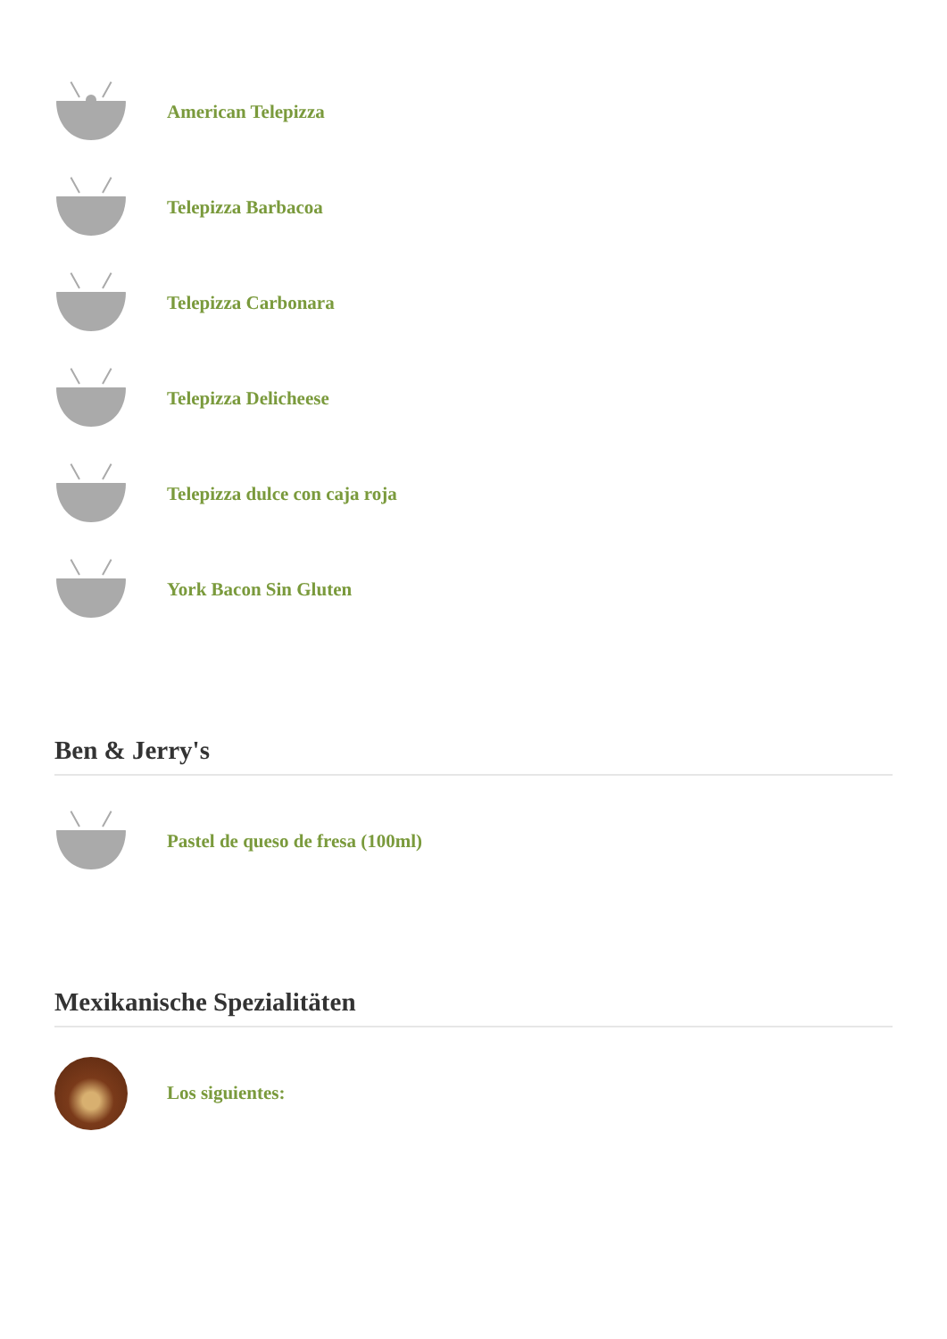American Telepizza
Telepizza Barbacoa
Telepizza Carbonara
Telepizza Delicheese
Telepizza dulce con caja roja
York Bacon Sin Gluten
Ben & Jerry's
Pastel de queso de fresa (100ml)
Mexikanische Spezialitäten
Los siguientes: